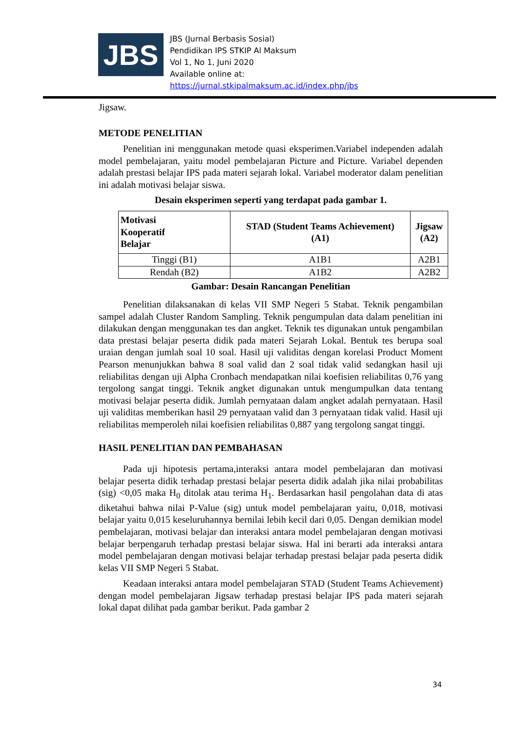JBS
JBS (Jurnal Berbasis Sosial)
Pendidikan IPS STKIP Al Maksum
Vol 1, No 1, Juni 2020
Available online at:
https://jurnal.stkipalmaksum.ac.id/index.php/jbs
Jigsaw.
METODE PENELITIAN
Penelitian ini menggunakan metode quasi eksperimen.Variabel independen adalah model pembelajaran, yaitu model pembelajaran Picture and Picture. Variabel dependen adalah prestasi belajar IPS pada materi sejarah lokal. Variabel moderator dalam penelitian ini adalah motivasi belajar siswa.
Desain eksperimen seperti yang terdapat pada gambar 1.
| Motivasi Kooperatif Belajar | STAD (Student Teams Achievement) (A1) | Jigsaw (A2) |
| --- | --- | --- |
| Tinggi (B1) | A1B1 | A2B1 |
| Rendah (B2) | A1B2 | A2B2 |
Gambar: Desain Rancangan Penelitian
Penelitian dilaksanakan di kelas VII SMP Negeri 5 Stabat. Teknik pengambilan sampel adalah Cluster Random Sampling. Teknik pengumpulan data dalam penelitian ini dilakukan dengan menggunakan tes dan angket. Teknik tes digunakan untuk pengambilan data prestasi belajar peserta didik pada materi Sejarah Lokal. Bentuk tes berupa soal uraian dengan jumlah soal 10 soal. Hasil uji validitas dengan korelasi Product Moment Pearson menunjukkan bahwa 8 soal valid dan 2 soal tidak valid sedangkan hasil uji reliabilitas dengan uji Alpha Cronbach mendapatkan nilai koefisien reliabilitas 0,76 yang tergolong sangat tinggi. Teknik angket digunakan untuk mengumpulkan data tentang motivasi belajar peserta didik. Jumlah pernyataan dalam angket adalah pernyataan. Hasil uji validitas memberikan hasil 29 pernyataan valid dan 3 pernyataan tidak valid. Hasil uji reliabilitas memperoleh nilai koefisien reliabilitas 0,887 yang tergolong sangat tinggi.
HASIL PENELITIAN DAN PEMBAHASAN
Pada uji hipotesis pertama,interaksi antara model pembelajaran dan motivasi belajar peserta didik terhadap prestasi belajar peserta didik adalah jika nilai probabilitas (sig) <0,05 maka H<sub>0</sub> ditolak atau terima H<sub>1</sub>. Berdasarkan hasil pengolahan data di atas diketahui bahwa nilai P-Value (sig) untuk model pembelajaran yaitu, 0,018, motivasi belajar yaitu 0,015 keseluruhannya bernilai lebih kecil dari 0,05. Dengan demikian model pembelajaran, motivasi belajar dan interaksi antara model pembelajaran dengan motivasi belajar berpengaruh terhadap prestasi belajar siswa. Hal ini berarti ada interaksi antara model pembelajaran dengan motivasi belajar terhadap prestasi belajar pada peserta didik kelas VII SMP Negeri 5 Stabat.
Keadaan interaksi antara model pembelajaran STAD (Student Teams Achievement) dengan model pembelajaran Jigsaw terhadap prestasi belajar IPS pada materi sejarah lokal dapat dilihat pada gambar berikut. Pada gambar 2
34